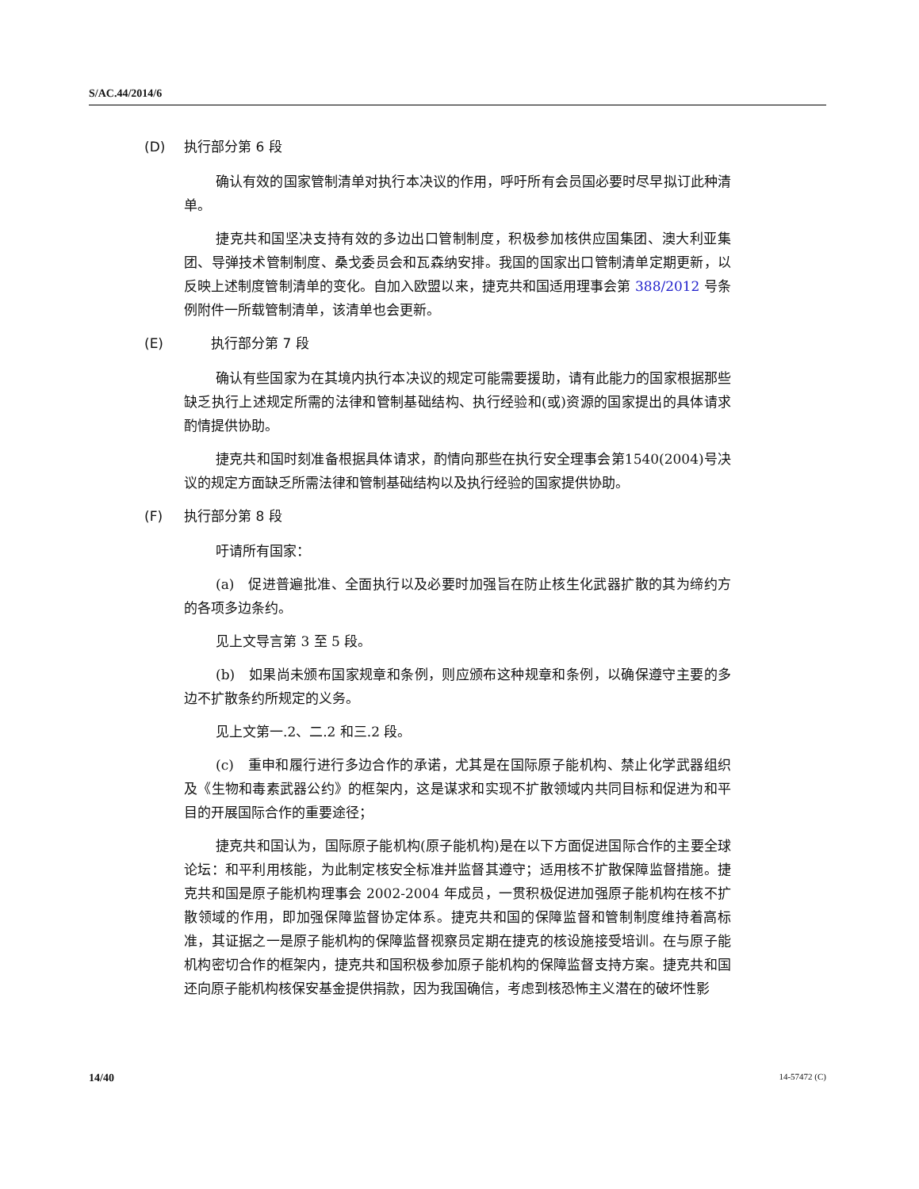S/AC.44/2014/6
(D) 执行部分第 6 段
确认有效的国家管制清单对执行本决议的作用，呼吁所有会员国必要时尽早拟订此种清单。
捷克共和国坚决支持有效的多边出口管制制度，积极参加核供应国集团、澳大利亚集团、导弹技术管制制度、桑戈委员会和瓦森纳安排。我国的国家出口管制清单定期更新，以反映上述制度管制清单的变化。自加入欧盟以来，捷克共和国适用理事会第 388/2012 号条例附件一所载管制清单，该清单也会更新。
(E)　　执行部分第 7 段
确认有些国家为在其境内执行本决议的规定可能需要援助，请有此能力的国家根据那些缺乏执行上述规定所需的法律和管制基础结构、执行经验和(或)资源的国家提出的具体请求酌情提供协助。
捷克共和国时刻准备根据具体请求，酌情向那些在执行安全理事会第1540(2004)号决议的规定方面缺乏所需法律和管制基础结构以及执行经验的国家提供协助。
(F) 执行部分第 8 段
吁请所有国家：
(a)　促进普遍批准、全面执行以及必要时加强旨在防止核生化武器扩散的其为缔约方的各项多边条约。
见上文导言第 3 至 5 段。
(b)　如果尚未颁布国家规章和条例，则应颁布这种规章和条例，以确保遵守主要的多边不扩散条约所规定的义务。
见上文第一.2、二.2 和三.2 段。
(c)　重申和履行进行多边合作的承诺，尤其是在国际原子能机构、禁止化学武器组织及《生物和毒素武器公约》的框架内，这是谋求和实现不扩散领域内共同目标和促进为和平目的开展国际合作的重要途径；
捷克共和国认为，国际原子能机构(原子能机构)是在以下方面促进国际合作的主要全球论坛：和平利用核能，为此制定核安全标准并监督其遵守；适用核不扩散保障监督措施。捷克共和国是原子能机构理事会 2002-2004 年成员，一贯积极促进加强原子能机构在核不扩散领域的作用，即加强保障监督协定体系。捷克共和国的保障监督和管制制度维持着高标准，其证据之一是原子能机构的保障监督视察员定期在捷克的核设施接受培训。在与原子能机构密切合作的框架内，捷克共和国积极参加原子能机构的保障监督支持方案。捷克共和国还向原子能机构核保安基金提供捐款，因为我国确信，考虑到核恐怖主义潜在的破坏性影
14/40 14-57472 (C)